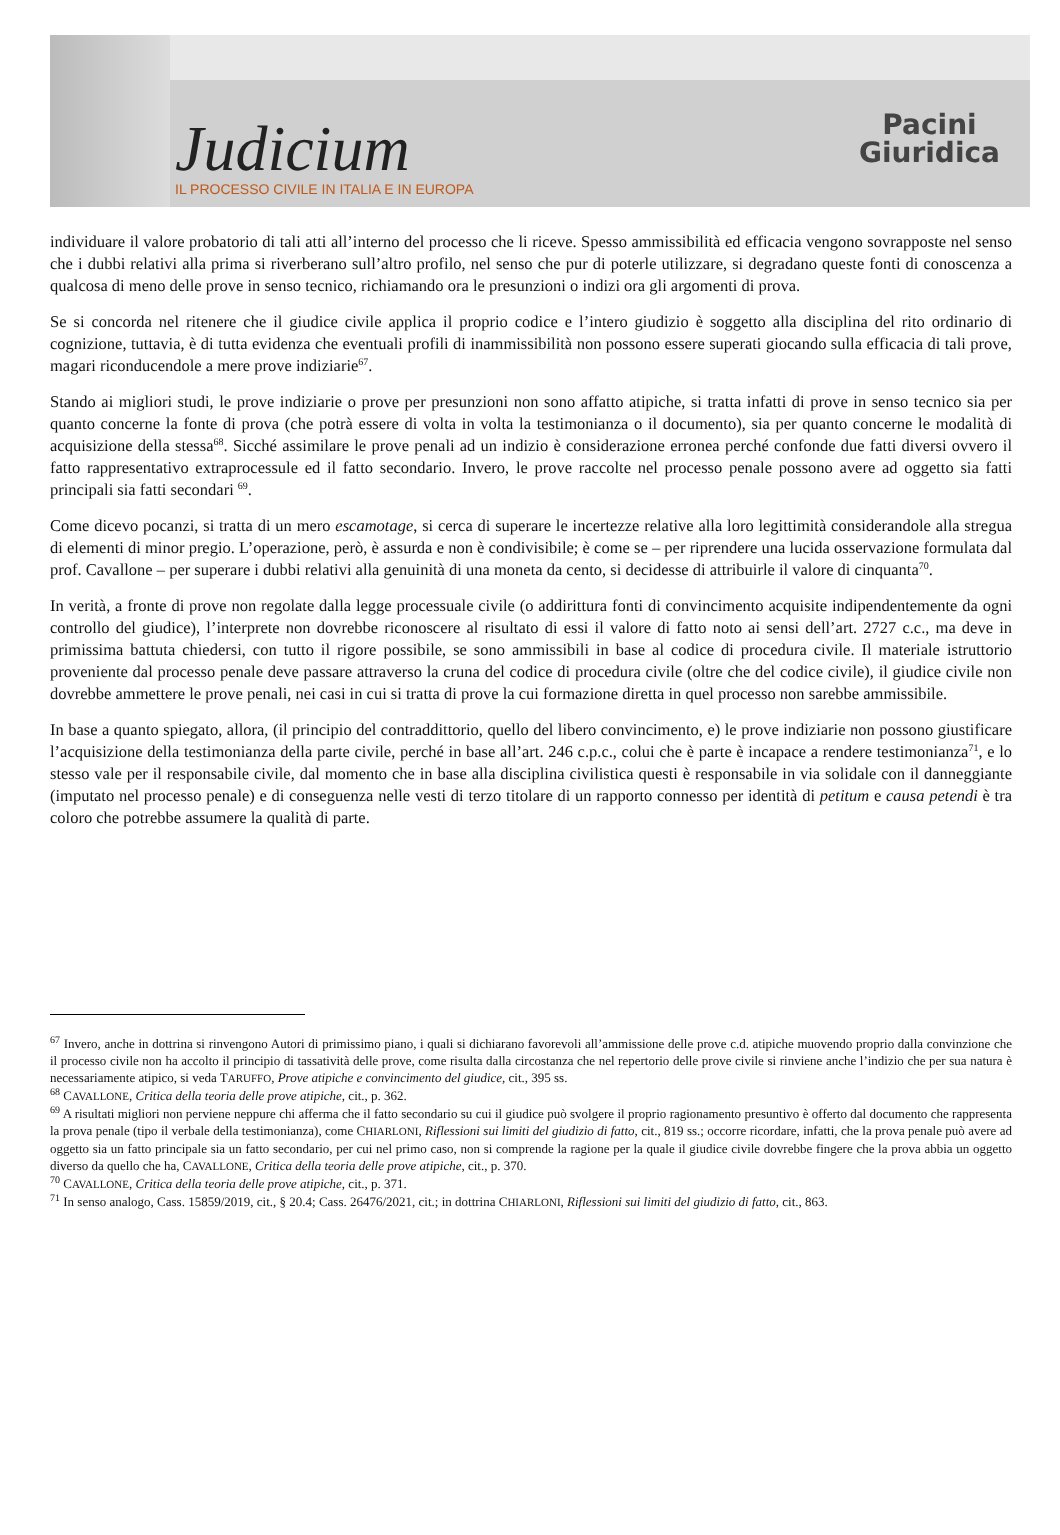Judicium
IL PROCESSO CIVILE IN ITALIA E IN EUROPA
Pacini
Giuridica
individuare il valore probatorio di tali atti all’interno del processo che li riceve. Spesso ammissibilità ed efficacia vengono sovrapposte nel senso che i dubbi relativi alla prima si riverberano sull’altro profilo, nel senso che pur di poterle utilizzare, si degradano queste fonti di conoscenza a qualcosa di meno delle prove in senso tecnico, richiamando ora le presunzioni o indizi ora gli argomenti di prova.
Se si concorda nel ritenere che il giudice civile applica il proprio codice e l’intero giudizio è soggetto alla disciplina del rito ordinario di cognizione, tuttavia, è di tutta evidenza che eventuali profili di inammissibilità non possono essere superati giocando sulla efficacia di tali prove, magari riconducendole a mere prove indiziarie<sup>67</sup>.
Stando ai migliori studi, le prove indiziarie o prove per presunzioni non sono affatto atipiche, si tratta infatti di prove in senso tecnico sia per quanto concerne la fonte di prova (che potrà essere di volta in volta la testimonianza o il documento), sia per quanto concerne le modalità di acquisizione della stessa<sup>68</sup>. Sicché assimilare le prove penali ad un indizio è considerazione erronea perché confonde due fatti diversi ovvero il fatto rappresentativo extraprocessule ed il fatto secondario. Invero, le prove raccolte nel processo penale possono avere ad oggetto sia fatti principali sia fatti secondari <sup>69</sup>.
Come dicevo pocanzi, si tratta di un mero escamotage, si cerca di superare le incertezze relative alla loro legittimità considerandole alla stregua di elementi di minor pregio. L’operazione, però, è assurda e non è condivisibile; è come se – per riprendere una lucida osservazione formulata dal prof. Cavallone – per superare i dubbi relativi alla genuinità di una moneta da cento, si decidesse di attribuirle il valore di cinquanta<sup>70</sup>.
In verità, a fronte di prove non regolate dalla legge processuale civile (o addirittura fonti di convincimento acquisite indipendentemente da ogni controllo del giudice), l’interprete non dovrebbe riconoscere al risultato di essi il valore di fatto noto ai sensi dell’art. 2727 c.c., ma deve in primissima battuta chiedersi, con tutto il rigore possibile, se sono ammissibili in base al codice di procedura civile. Il materiale istruttorio proveniente dal processo penale deve passare attraverso la cruna del codice di procedura civile (oltre che del codice civile), il giudice civile non dovrebbe ammettere le prove penali, nei casi in cui si tratta di prove la cui formazione diretta in quel processo non sarebbe ammissibile.
In base a quanto spiegato, allora, (il principio del contraddittorio, quello del libero convincimento, e) le prove indiziarie non possono giustificare l’acquisizione della testimonianza della parte civile, perché in base all’art. 246 c.p.c., colui che è parte è incapace a rendere testimonianza<sup>71</sup>, e lo stesso vale per il responsabile civile, dal momento che in base alla disciplina civilistica questi è responsabile in via solidale con il danneggiante (imputato nel processo penale) e di conseguenza nelle vesti di terzo titolare di un rapporto connesso per identità di petitum e causa petendi è tra coloro che potrebbe assumere la qualità di parte.
<sup>67</sup> Invero, anche in dottrina si rinvengono Autori di primissimo piano, i quali si dichiarano favorevoli all’ammissione delle prove c.d. atipiche muovendo proprio dalla convinzione che il processo civile non ha accolto il principio di tassatività delle prove, come risulta dalla circostanza che nel repertorio delle prove civile si rinviene anche l’indizio che per sua natura è necessariamente atipico, si veda TARUFFO, Prove atipiche e convincimento del giudice, cit., 395 ss.
<sup>68</sup> CAVALLONE, Critica della teoria delle prove atipiche, cit., p. 362.
<sup>69</sup> A risultati migliori non perviene neppure chi afferma che il fatto secondario su cui il giudice può svolgere il proprio ragionamento presuntivo è offerto dal documento che rappresenta la prova penale (tipo il verbale della testimonianza), come CHIARLONI, Riflessioni sui limiti del giudizio di fatto, cit., 819 ss.; occorre ricordare, infatti, che la prova penale può avere ad oggetto sia un fatto principale sia un fatto secondario, per cui nel primo caso, non si comprende la ragione per la quale il giudice civile dovrebbe fingere che la prova abbia un oggetto diverso da quello che ha, CAVALLONE, Critica della teoria delle prove atipiche, cit., p. 370.
<sup>70</sup> CAVALLONE, Critica della teoria delle prove atipiche, cit., p. 371.
<sup>71</sup> In senso analogo, Cass. 15859/2019, cit., § 20.4; Cass. 26476/2021, cit.; in dottrina CHIARLONI, Riflessioni sui limiti del giudizio di fatto, cit., 863.